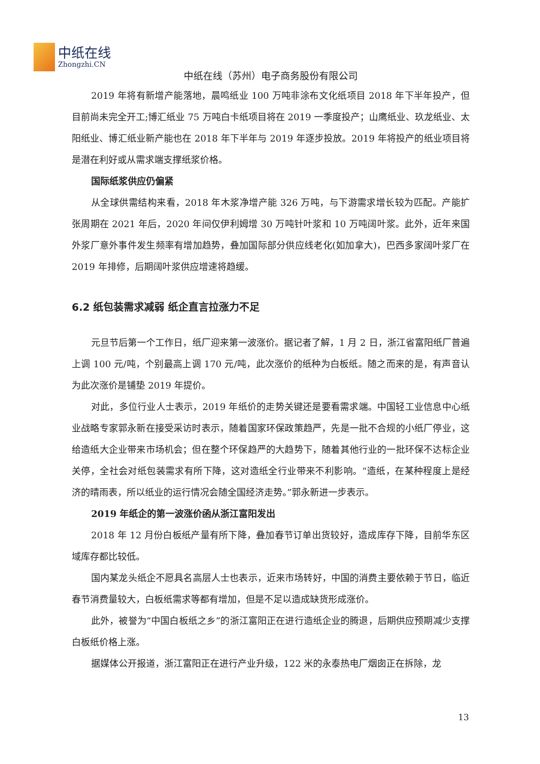中纸在线
Zhongzhi.CN
中纸在线（苏州）电子商务股份有限公司
2019 年将有新增产能落地，晨鸣纸业 100 万吨非涂布文化纸项目 2018 年下半年投产，但目前尚未完全开工;博汇纸业 75 万吨白卡纸项目将在 2019 一季度投产；山鹰纸业、玖龙纸业、太阳纸业、博汇纸业新产能也在 2018 年下半年与 2019 年逐步投放。2019 年将投产的纸业项目将是潜在利好或从需求端支撑纸浆价格。
国际纸浆供应仍偏紧
从全球供需结构来看，2018 年木浆净增产能 326 万吨，与下游需求增长较为匹配。产能扩张周期在 2021 年后，2020 年间仅伊利姆增 30 万吨针叶浆和 10 万吨阔叶浆。此外，近年来国外浆厂意外事件发生频率有增加趋势，叠加国际部分供应线老化(如加拿大)，巴西多家阔叶浆厂在 2019 年排修，后期阔叶浆供应增速将趋缓。
6.2 纸包装需求减弱 纸企直言拉涨力不足
元旦节后第一个工作日，纸厂迎来第一波涨价。据记者了解，1 月 2 日，浙江省富阳纸厂普遍上调 100 元/吨，个别最高上调 170 元/吨，此次涨价的纸种为白板纸。随之而来的是，有声音认为此次涨价是铺垫 2019 年提价。
对此，多位行业人士表示，2019 年纸价的走势关键还是要看需求端。中国轻工业信息中心纸业战略专家郭永新在接受采访时表示，随着国家环保政策趋严，先是一批不合规的小纸厂停业，这给造纸大企业带来市场机会；但在整个环保趋严的大趋势下，随着其他行业的一批环保不达标企业关停，全社会对纸包装需求有所下降，这对造纸全行业带来不利影响。“造纸，在某种程度上是经济的晴雨表，所以纸业的运行情况会随全国经济走势。”郭永新进一步表示。
2019 年纸企的第一波涨价函从浙江富阳发出
2018 年 12 月份白板纸产量有所下降，叠加春节订单出货较好，造成库存下降，目前华东区域库存都比较低。
国内某龙头纸企不愿具名高层人士也表示，近来市场转好，中国的消费主要依赖于节日，临近春节消费量较大，白板纸需求等都有增加，但是不足以造成缺货形成涨价。
此外，被誉为“中国白板纸之乡”的浙江富阳正在进行造纸企业的腾退，后期供应预期减少支撑白板纸价格上涨。
据媒体公开报道，浙江富阳正在进行产业升级，122 米的永泰热电厂烟囱正在拆除，龙
13